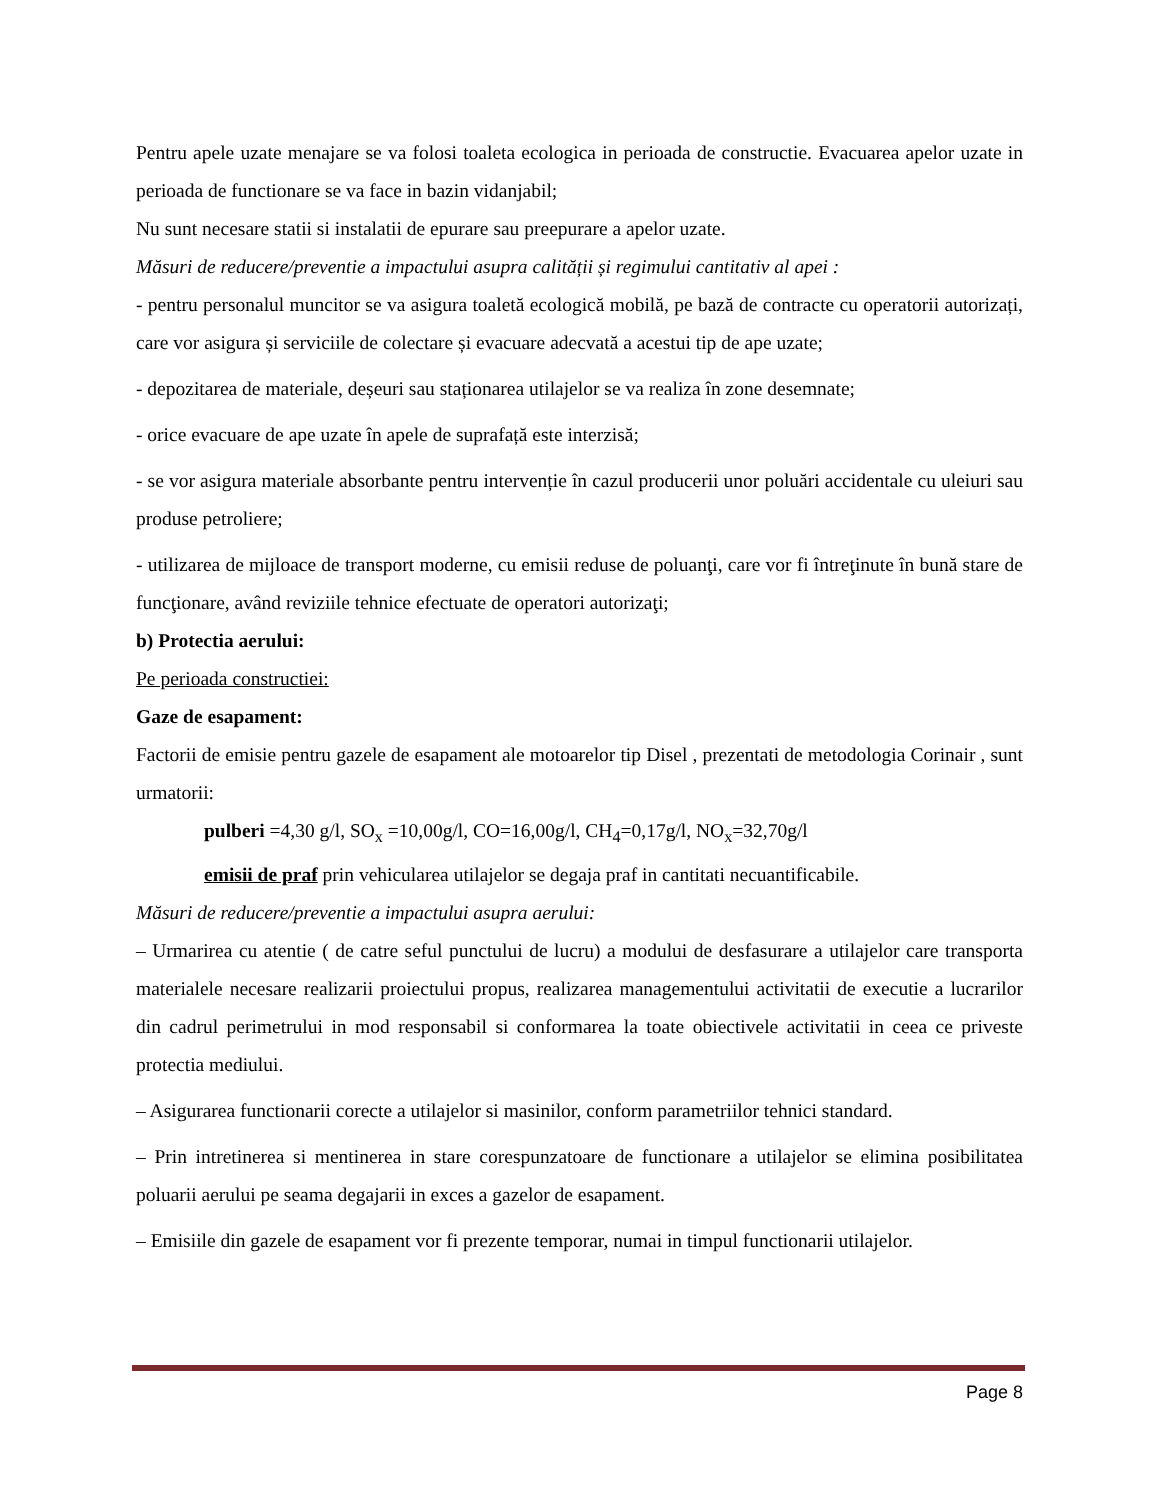Pentru apele uzate menajare se va folosi toaleta ecologica in perioada de constructie. Evacuarea apelor uzate in perioada de functionare se va face in bazin vidanjabil;
Nu sunt necesare statii si instalatii de epurare sau preepurare a apelor uzate.
Măsuri de reducere/preventie a impactului asupra calității și regimului cantitativ al apei :
- pentru personalul muncitor se va asigura toaletă ecologică mobilă, pe bază de contracte cu operatorii autorizați, care vor asigura și serviciile de colectare și evacuare adecvată a acestui tip de ape uzate;
- depozitarea de materiale, deșeuri sau staționarea utilajelor se va realiza în zone desemnate;
- orice evacuare de ape uzate în apele de suprafață este interzisă;
- se vor asigura materiale absorbante pentru intervenție în cazul producerii unor poluări accidentale cu uleiuri sau produse petroliere;
- utilizarea de mijloace de transport moderne, cu emisii reduse de poluanţi, care vor fi întreţinute în bună stare de funcţionare, având reviziile tehnice efectuate de operatori autorizaţi;
b) Protectia aerului:
Pe perioada constructiei:
Gaze de esapament:
Factorii de emisie pentru gazele de esapament ale motoarelor tip Disel , prezentati de metodologia Corinair , sunt urmatorii:
pulberi =4,30 g/l, SO<sub>x</sub> =10,00g/l, CO=16,00g/l, CH<sub>4</sub>=0,17g/l, NO<sub>x</sub>=32,70g/l
emisii de praf prin vehicularea utilajelor se degaja praf in cantitati necuantificabile.
Măsuri de reducere/preventie a impactului asupra aerului:
– Urmarirea cu atentie ( de catre seful punctului de lucru) a modului de desfasurare a utilajelor care transporta materialele necesare realizarii proiectului propus, realizarea managementului activitatii de executie a lucrarilor din cadrul perimetrului in mod responsabil si conformarea la toate obiectivele activitatii in ceea ce priveste protectia mediului.
– Asigurarea functionarii corecte a utilajelor si masinilor, conform parametriilor tehnici standard.
– Prin intretinerea si mentinerea in stare corespunzatoare de functionare a utilajelor se elimina posibilitatea poluarii aerului pe seama degajarii in exces a gazelor de esapament.
– Emisiile din gazele de esapament vor fi prezente temporar, numai in timpul functionarii utilajelor.
Page 8